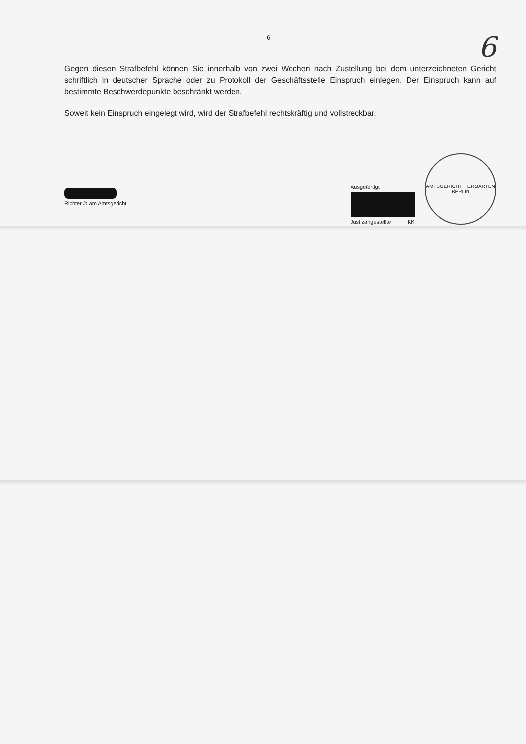- 6 - 6
Gegen diesen Strafbefehl können Sie innerhalb von zwei Wochen nach Zustellung bei dem unterzeichneten Gericht schriftlich in deutscher Sprache oder zu Protokoll der Geschäftsstelle Einspruch einlegen. Der Einspruch kann auf bestimmte Beschwerdepunkte beschränkt werden.
Soweit kein Einspruch eingelegt wird, wird der Strafbefehl rechtskräftig und vollstreckbar.
Richter in am Amtsgericht
Ausgefertigt
Justizangestellte KK
AMTSGERICHT TIERGARTEN
BERLIN